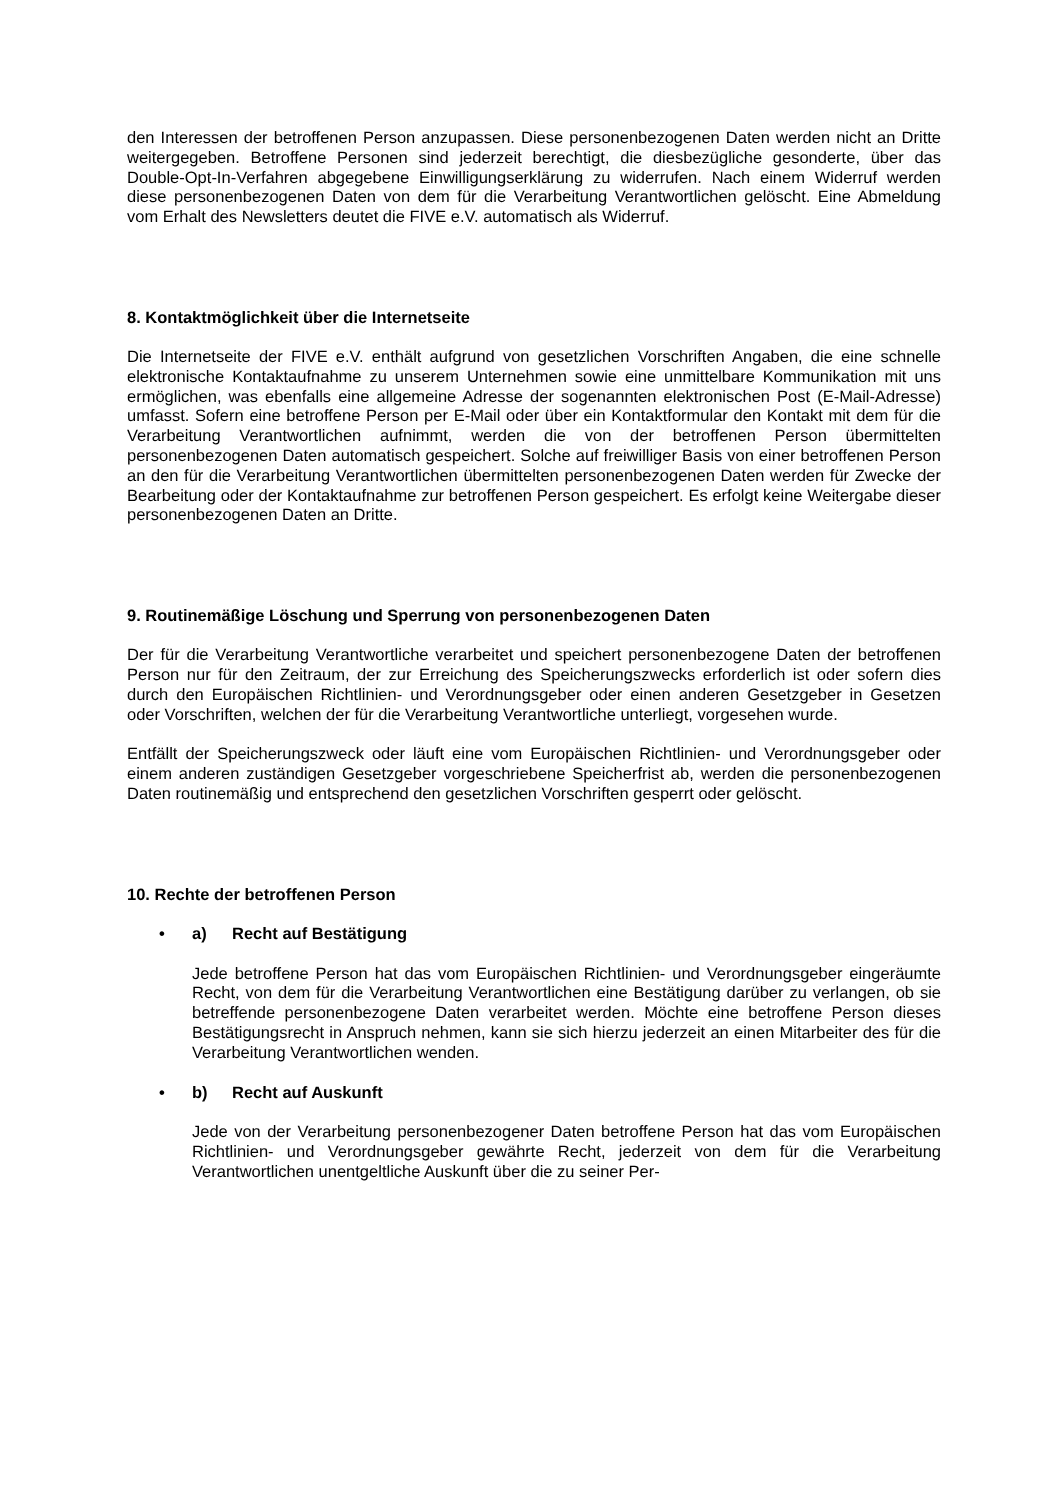den Interessen der betroffenen Person anzupassen. Diese personenbezogenen Daten werden nicht an Dritte weitergegeben. Betroffene Personen sind jederzeit berechtigt, die diesbezügliche gesonderte, über das Double-Opt-In-Verfahren abgegebene Einwilligungserklärung zu widerrufen. Nach einem Widerruf werden diese personenbezogenen Daten von dem für die Verarbeitung Verantwortlichen gelöscht. Eine Abmeldung vom Erhalt des Newsletters deutet die FIVE e.V. automatisch als Widerruf.
8. Kontaktmöglichkeit über die Internetseite
Die Internetseite der FIVE e.V. enthält aufgrund von gesetzlichen Vorschriften Angaben, die eine schnelle elektronische Kontaktaufnahme zu unserem Unternehmen sowie eine unmittelbare Kommunikation mit uns ermöglichen, was ebenfalls eine allgemeine Adresse der sogenannten elektronischen Post (E-Mail-Adresse) umfasst. Sofern eine betroffene Person per E-Mail oder über ein Kontaktformular den Kontakt mit dem für die Verarbeitung Verantwortlichen aufnimmt, werden die von der betroffenen Person übermittelten personenbezogenen Daten automatisch gespeichert. Solche auf freiwilliger Basis von einer betroffenen Person an den für die Verarbeitung Verantwortlichen übermittelten personenbezogenen Daten werden für Zwecke der Bearbeitung oder der Kontaktaufnahme zur betroffenen Person gespeichert. Es erfolgt keine Weitergabe dieser personenbezogenen Daten an Dritte.
9. Routinemäßige Löschung und Sperrung von personenbezogenen Daten
Der für die Verarbeitung Verantwortliche verarbeitet und speichert personenbezogene Daten der betroffenen Person nur für den Zeitraum, der zur Erreichung des Speicherungszwecks erforderlich ist oder sofern dies durch den Europäischen Richtlinien- und Verordnungsgeber oder einen anderen Gesetzgeber in Gesetzen oder Vorschriften, welchen der für die Verarbeitung Verantwortliche unterliegt, vorgesehen wurde.
Entfällt der Speicherungszweck oder läuft eine vom Europäischen Richtlinien- und Verordnungsgeber oder einem anderen zuständigen Gesetzgeber vorgeschriebene Speicherfrist ab, werden die personenbezogenen Daten routinemäßig und entsprechend den gesetzlichen Vorschriften gesperrt oder gelöscht.
10. Rechte der betroffenen Person
• a) Recht auf Bestätigung
Jede betroffene Person hat das vom Europäischen Richtlinien- und Verordnungsgeber eingeräumte Recht, von dem für die Verarbeitung Verantwortlichen eine Bestätigung darüber zu verlangen, ob sie betreffende personenbezogene Daten verarbeitet werden. Möchte eine betroffene Person dieses Bestätigungsrecht in Anspruch nehmen, kann sie sich hierzu jederzeit an einen Mitarbeiter des für die Verarbeitung Verantwortlichen wenden.
• b) Recht auf Auskunft
Jede von der Verarbeitung personenbezogener Daten betroffene Person hat das vom Europäischen Richtlinien- und Verordnungsgeber gewährte Recht, jederzeit von dem für die Verarbeitung Verantwortlichen unentgeltliche Auskunft über die zu seiner Per-